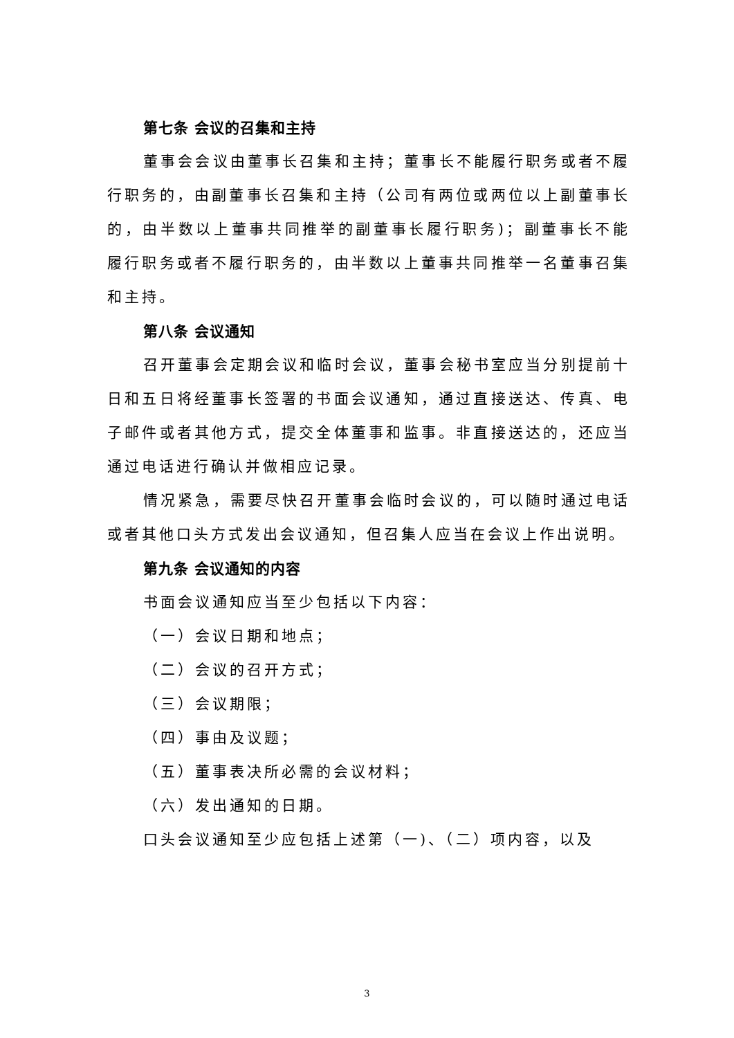第七条 会议的召集和主持
董事会会议由董事长召集和主持；董事长不能履行职务或者不履行职务的，由副董事长召集和主持（公司有两位或两位以上副董事长的，由半数以上董事共同推举的副董事长履行职务)；副董事长不能履行职务或者不履行职务的，由半数以上董事共同推举一名董事召集和主持。
第八条 会议通知
召开董事会定期会议和临时会议，董事会秘书室应当分别提前十日和五日将经董事长签署的书面会议通知，通过直接送达、传真、电子邮件或者其他方式，提交全体董事和监事。非直接送达的，还应当通过电话进行确认并做相应记录。
情况紧急，需要尽快召开董事会临时会议的，可以随时通过电话或者其他口头方式发出会议通知，但召集人应当在会议上作出说明。
第九条 会议通知的内容
书面会议通知应当至少包括以下内容：
（一）会议日期和地点；
（二）会议的召开方式；
（三）会议期限；
（四）事由及议题；
（五）董事表决所必需的会议材料；
（六）发出通知的日期。
口头会议通知至少应包括上述第（一)、（二）项内容，以及
3